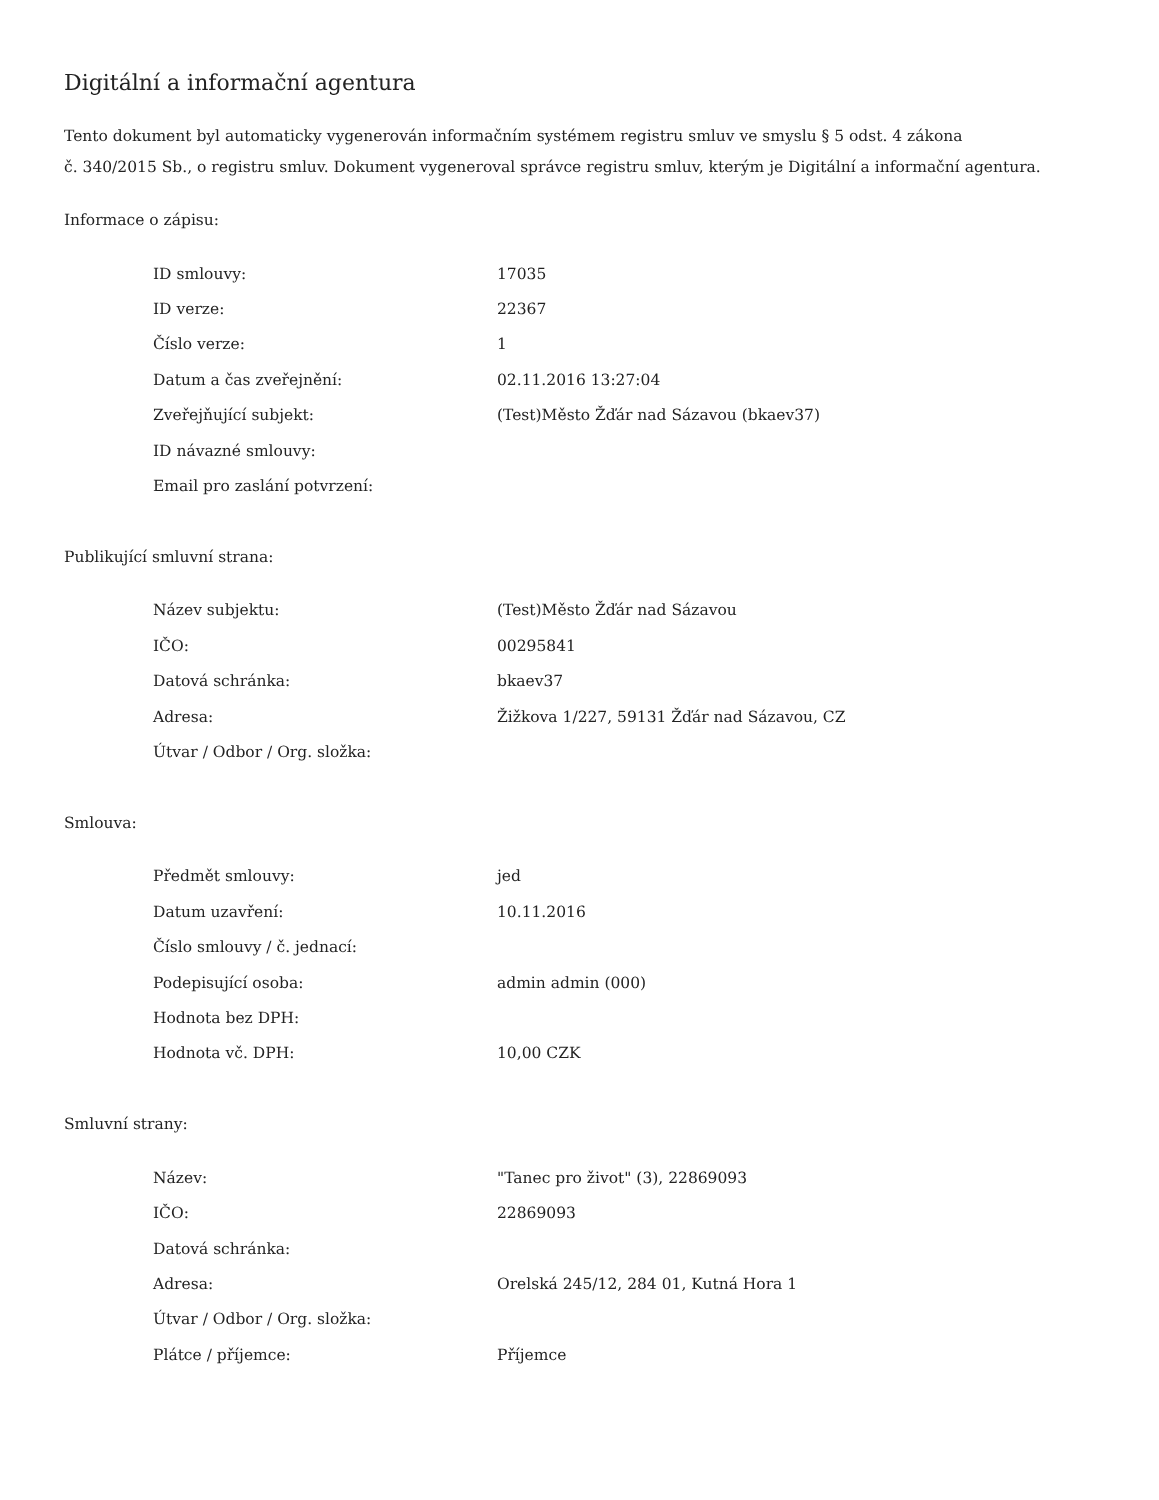Digitální a informační agentura
Tento dokument byl automaticky vygenerován informačním systémem registru smluv ve smyslu § 5 odst. 4 zákona
č. 340/2015 Sb., o registru smluv. Dokument vygeneroval správce registru smluv, kterým je Digitální a informační agentura.
Informace o zápisu:
| ID smlouvy: | 17035 |
| ID verze: | 22367 |
| Číslo verze: | 1 |
| Datum a čas zveřejnění: | 02.11.2016 13:27:04 |
| Zveřejňující subjekt: | (Test)Město Žďár nad Sázavou (bkaev37) |
| ID návazné smlouvy: | |
| Email pro zaslání potvrzení: | |
Publikující smluvní strana:
| Název subjektu: | (Test)Město Žďár nad Sázavou |
| IČO: | 00295841 |
| Datová schránka: | bkaev37 |
| Adresa: | Žižkova 1/227, 59131 Žďár nad Sázavou, CZ |
| Útvar / Odbor / Org. složka: | |
Smlouva:
| Předmět smlouvy: | jed |
| Datum uzavření: | 10.11.2016 |
| Číslo smlouvy / č. jednací: | |
| Podepisující osoba: | admin admin (000) |
| Hodnota bez DPH: | |
| Hodnota vč. DPH: | 10,00 CZK |
Smluvní strany:
| Název: | "Tanec pro život" (3), 22869093 |
| IČO: | 22869093 |
| Datová schránka: | |
| Adresa: | Orelská 245/12, 284 01, Kutná Hora 1 |
| Útvar / Odbor / Org. složka: | |
| Plátce / příjemce: | Příjemce |